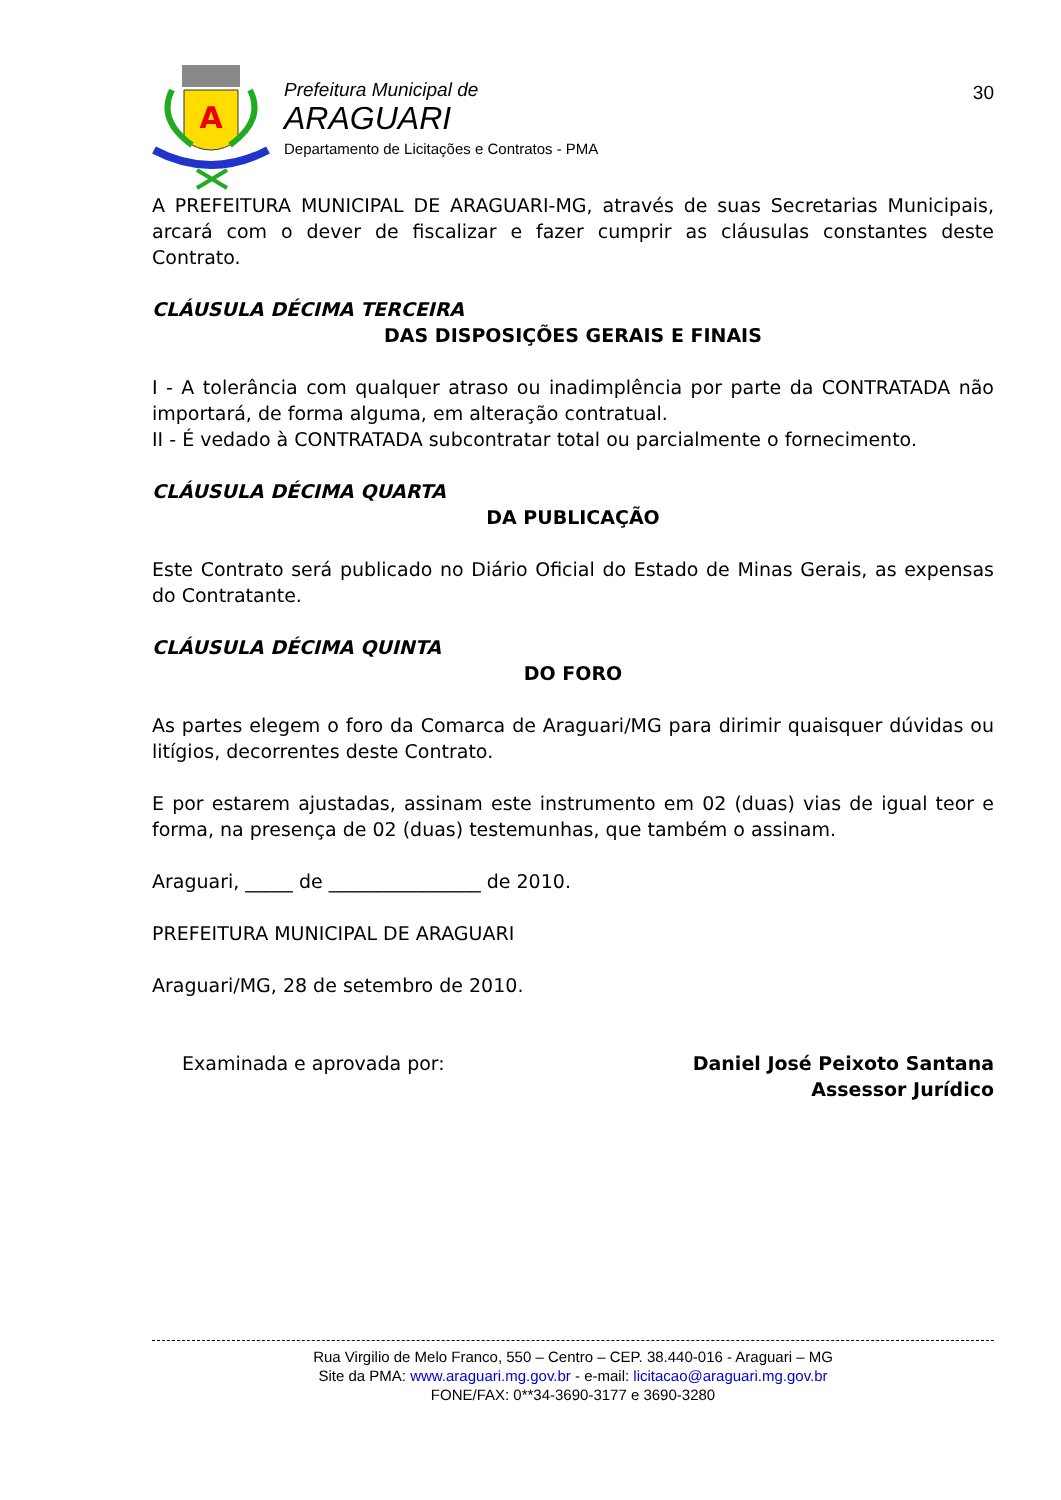A
Prefeitura Municipal de
ARAGUARI
Departamento de Licitações e Contratos - PMA
30
A PREFEITURA MUNICIPAL DE ARAGUARI-MG, através de suas Secretarias Municipais, arcará com o dever de fiscalizar e fazer cumprir as cláusulas constantes deste Contrato.
CLÁUSULA DÉCIMA TERCEIRA
DAS DISPOSIÇÕES GERAIS E FINAIS
I - A tolerância com qualquer atraso ou inadimplência por parte da CONTRATADA não importará, de forma alguma, em alteração contratual.
II - É vedado à CONTRATADA subcontratar total ou parcialmente o fornecimento.
CLÁUSULA DÉCIMA QUARTA
DA PUBLICAÇÃO
Este Contrato será publicado no Diário Oficial do Estado de Minas Gerais, as expensas do Contratante.
CLÁUSULA DÉCIMA QUINTA
DO FORO
As partes elegem o foro da Comarca de Araguari/MG para dirimir quaisquer dúvidas ou litígios, decorrentes deste Contrato.
E por estarem ajustadas, assinam este instrumento em 02 (duas) vias de igual teor e forma, na presença de 02 (duas) testemunhas, que também o assinam.
Araguari, _____ de ________________ de 2010.
PREFEITURA MUNICIPAL DE ARAGUARI
Araguari/MG, 28 de setembro de 2010.
Examinada e aprovada por: Daniel José Peixoto Santana
Assessor Jurídico
Rua Virgilio de Melo Franco, 550 – Centro – CEP. 38.440-016 - Araguari – MG
Site da PMA: www.araguari.mg.gov.br - e-mail: licitacao@araguari.mg.gov.br
FONE/FAX: 0**34-3690-3177 e 3690-3280